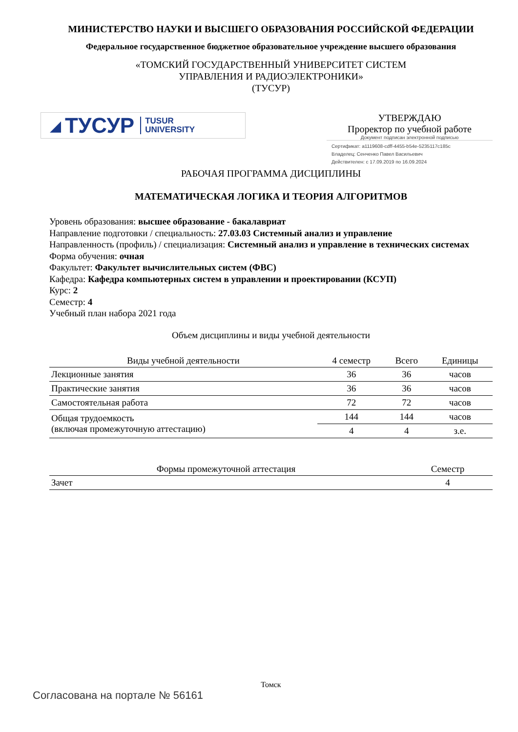МИНИСТЕРСТВО НАУКИ И ВЫСШЕГО ОБРАЗОВАНИЯ РОССИЙСКОЙ ФЕДЕРАЦИИ
Федеральное государственное бюджетное образовательное учреждение высшего образования
«ТОМСКИЙ ГОСУДАРСТВЕННЫЙ УНИВЕРСИТЕТ СИСТЕМ
УПРАВЛЕНИЯ И РАДИОЭЛЕКТРОНИКИ»
(ТУСУР)
◢ ТУСУР TUSUR
UNIVERSITY
УТВЕРЖДАЮ
Проректор по учебной работе
Документ подписан электронной подписью
Сертификат: a1119608-cdff-4455-b54e-5235117c185c
Владелец: Сенченко Павел Васильевич
Действителен: с 17.09.2019 по 16.09.2024
РАБОЧАЯ ПРОГРАММА ДИСЦИПЛИНЫ
МАТЕМАТИЧЕСКАЯ ЛОГИКА И ТЕОРИЯ АЛГОРИТМОВ
Уровень образования: высшее образование - бакалавриат
Направление подготовки / специальность: 27.03.03 Системный анализ и управление
Направленность (профиль) / специализация: Системный анализ и управление в технических системах
Форма обучения: очная
Факультет: Факультет вычислительных систем (ФВС)
Кафедра: Кафедра компьютерных систем в управлении и проектировании (КСУП)
Курс: 2
Семестр: 4
Учебный план набора 2021 года
Объем дисциплины и виды учебной деятельности
| Виды учебной деятельности | 4 семестр | Всего | Единицы |
| --- | --- | --- | --- |
| Лекционные занятия | 36 | 36 | часов |
| Практические занятия | 36 | 36 | часов |
| Самостоятельная работа | 72 | 72 | часов |
| Общая трудоемкость (включая промежуточную аттестацию) | 144 | 144 | часов |
| | 4 | 4 | з.е. |
| Формы промежуточной аттестация | Семестр |
| --- | --- |
| Зачет | 4 |
Томск
Согласована на портале № 56161